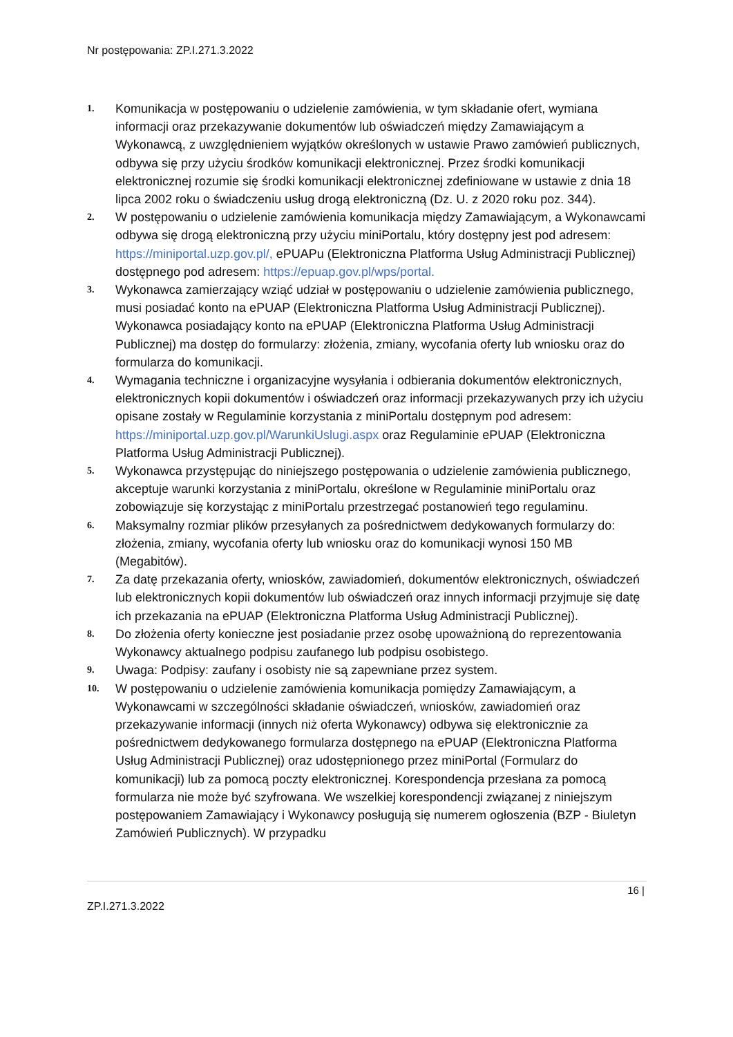Nr postępowania: ZP.I.271.3.2022
1.
Komunikacja w postępowaniu o udzielenie zamówienia, w tym składanie ofert, wymiana informacji oraz przekazywanie dokumentów lub oświadczeń między Zamawiającym a Wykonawcą, z uwzględnieniem wyjątków określonych w ustawie Prawo zamówień publicznych, odbywa się przy użyciu środków komunikacji elektronicznej. Przez środki komunikacji elektronicznej rozumie się środki komunikacji elektronicznej zdefiniowane w ustawie z dnia 18 lipca 2002 roku o świadczeniu usług drogą elektroniczną (Dz. U. z 2020 roku poz. 344).
2.
W postępowaniu o udzielenie zamówienia komunikacja między Zamawiającym, a Wykonawcami odbywa się drogą elektroniczną przy użyciu miniPortalu, który dostępny jest pod adresem: https://miniportal.uzp.gov.pl/, ePUAPu (Elektroniczna Platforma Usług Administracji Publicznej) dostępnego pod adresem: https://epuap.gov.pl/wps/portal.
3.
Wykonawca zamierzający wziąć udział w postępowaniu o udzielenie zamówienia publicznego, musi posiadać konto na ePUAP (Elektroniczna Platforma Usług Administracji Publicznej). Wykonawca posiadający konto na ePUAP (Elektroniczna Platforma Usług Administracji Publicznej) ma dostęp do formularzy: złożenia, zmiany, wycofania oferty lub wniosku oraz do formularza do komunikacji.
4.
Wymagania techniczne i organizacyjne wysyłania i odbierania dokumentów elektronicznych, elektronicznych kopii dokumentów i oświadczeń oraz informacji przekazywanych przy ich użyciu opisane zostały w Regulaminie korzystania z miniPortalu dostępnym pod adresem: https://miniportal.uzp.gov.pl/WarunkiUslugi.aspx oraz Regulaminie ePUAP (Elektroniczna Platforma Usług Administracji Publicznej).
5.
Wykonawca przystępując do niniejszego postępowania o udzielenie zamówienia publicznego, akceptuje warunki korzystania z miniPortalu, określone w Regulaminie miniPortalu oraz zobowiązuje się korzystając z miniPortalu przestrzegać postanowień tego regulaminu.
6.
Maksymalny rozmiar plików przesyłanych za pośrednictwem dedykowanych formularzy do: złożenia, zmiany, wycofania oferty lub wniosku oraz do komunikacji wynosi 150 MB (Megabitów).
7.
Za datę przekazania oferty, wniosków, zawiadomień, dokumentów elektronicznych, oświadczeń lub elektronicznych kopii dokumentów lub oświadczeń oraz innych informacji przyjmuje się datę ich przekazania na ePUAP (Elektroniczna Platforma Usług Administracji Publicznej).
8.
Do złożenia oferty konieczne jest posiadanie przez osobę upoważnioną do reprezentowania Wykonawcy aktualnego podpisu zaufanego lub podpisu osobistego.
9.
Uwaga: Podpisy: zaufany i osobisty nie są zapewniane przez system.
10.
W postępowaniu o udzielenie zamówienia komunikacja pomiędzy Zamawiającym, a Wykonawcami w szczególności składanie oświadczeń, wniosków, zawiadomień oraz przekazywanie informacji (innych niż oferta Wykonawcy) odbywa się elektronicznie za pośrednictwem dedykowanego formularza dostępnego na ePUAP (Elektroniczna Platforma Usług Administracji Publicznej) oraz udostępnionego przez miniPortal (Formularz do komunikacji) lub za pomocą poczty elektronicznej. Korespondencja przesłana za pomocą formularza nie może być szyfrowana. We wszelkiej korespondencji związanej z niniejszym postępowaniem Zamawiający i Wykonawcy posługują się numerem ogłoszenia (BZP - Biuletyn Zamówień Publicznych). W przypadku
16 |
ZP.I.271.3.2022